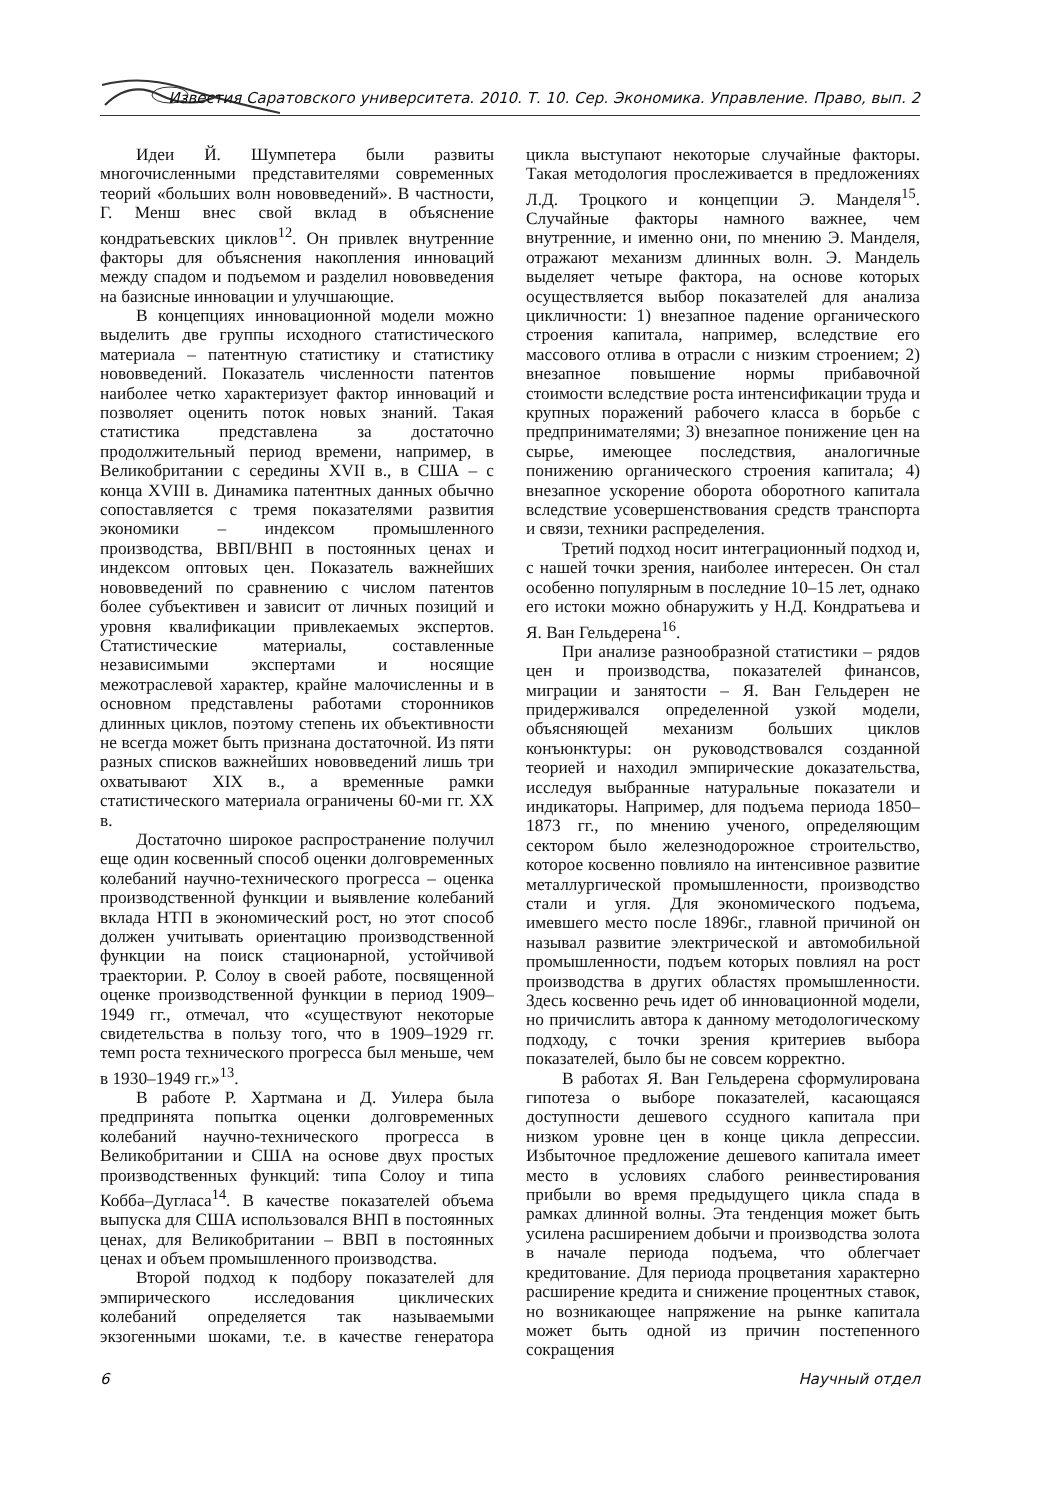Известия Саратовского университета. 2010. Т. 10. Сер. Экономика. Управление. Право, вып. 2
Идеи Й. Шумпетера были развиты многочисленными представителями современных теорий «больших волн нововведений». В частности, Г. Менш внес свой вклад в объяснение кондратьевских циклов<sup>12</sup>. Он привлек внутренние факторы для объяснения накопления инноваций между спадом и подъемом и разделил нововведения на базисные инновации и улучшающие.
В концепциях инновационной модели можно выделить две группы исходного статистического материала – патентную статистику и статистику нововведений. Показатель численности патентов наиболее четко характеризует фактор инноваций и позволяет оценить поток новых знаний. Такая статистика представлена за достаточно продолжительный период времени, например, в Великобритании с середины XVII в., в США – с конца XVIII в. Динамика патентных данных обычно сопоставляется с тремя показателями развития экономики – индексом промышленного производства, ВВП/ВНП в постоянных ценах и индексом оптовых цен. Показатель важнейших нововведений по сравнению с числом патентов более субъективен и зависит от личных позиций и уровня квалификации привлекаемых экспертов. Статистические материалы, составленные независимыми экспертами и носящие межотраслевой характер, крайне малочисленны и в основном представлены работами сторонников длинных циклов, поэтому степень их объективности не всегда может быть признана достаточной. Из пяти разных списков важнейших нововведений лишь три охватывают XIX в., а временные рамки статистического материала ограничены 60-ми гг. XX в.
Достаточно широкое распространение получил еще один косвенный способ оценки долговременных колебаний научно-технического прогресса – оценка производственной функции и выявление колебаний вклада НТП в экономический рост, но этот способ должен учитывать ориентацию производственной функции на поиск стационарной, устойчивой траектории. Р. Солоу в своей работе, посвященной оценке производственной функции в период 1909–1949 гг., отмечал, что «существуют некоторые свидетельства в пользу того, что в 1909–1929 гг. темп роста технического прогресса был меньше, чем в 1930–1949 гг.»<sup>13</sup>.
В работе Р. Хартмана и Д. Уилера была предпринята попытка оценки долговременных колебаний научно-технического прогресса в Великобритании и США на основе двух простых производственных функций: типа Солоу и типа Кобба–Дугласа<sup>14</sup>. В качестве показателей объема выпуска для США использовался ВНП в постоянных ценах, для Великобритании – ВВП в постоянных ценах и объем промышленного производства.
Второй подход к подбору показателей для эмпирического исследования циклических колебаний определяется так называемыми экзогенными шоками, т.е. в качестве генератора цикла выступают некоторые случайные факторы. Такая методология прослеживается в предложениях Л.Д. Троцкого и концепции Э. Манделя<sup>15</sup>. Случайные факторы намного важнее, чем внутренние, и именно они, по мнению Э. Манделя, отражают механизм длинных волн. Э. Мандель выделяет четыре фактора, на основе которых осуществляется выбор показателей для анализа цикличности: 1) внезапное падение органического строения капитала, например, вследствие его массового отлива в отрасли с низким строением; 2) внезапное повышение нормы прибавочной стоимости вследствие роста интенсификации труда и крупных поражений рабочего класса в борьбе с предпринимателями; 3) внезапное понижение цен на сырье, имеющее последствия, аналогичные понижению органического строения капитала; 4) внезапное ускорение оборота оборотного капитала вследствие усовершенствования средств транспорта и связи, техники распределения.
Третий подход носит интеграционный подход и, с нашей точки зрения, наиболее интересен. Он стал особенно популярным в последние 10–15 лет, однако его истоки можно обнаружить у Н.Д. Кондратьева и Я. Ван Гельдерена<sup>16</sup>.
При анализе разнообразной статистики – рядов цен и производства, показателей финансов, миграции и занятости – Я. Ван Гельдерен не придерживался определенной узкой модели, объясняющей механизм больших циклов конъюнктуры: он руководствовался созданной теорией и находил эмпирические доказательства, исследуя выбранные натуральные показатели и индикаторы. Например, для подъема периода 1850–1873 гг., по мнению ученого, определяющим сектором было железнодорожное строительство, которое косвенно повлияло на интенсивное развитие металлургической промышленности, производство стали и угля. Для экономического подъема, имевшего место после 1896г., главной причиной он называл развитие электрической и автомобильной промышленности, подъем которых повлиял на рост производства в других областях промышленности. Здесь косвенно речь идет об инновационной модели, но причислить автора к данному методологическому подходу, с точки зрения критериев выбора показателей, было бы не совсем корректно.
В работах Я. Ван Гельдерена сформулирована гипотеза о выборе показателей, касающаяся доступности дешевого ссудного капитала при низком уровне цен в конце цикла депрессии. Избыточное предложение дешевого капитала имеет место в условиях слабого реинвестирования прибыли во время предыдущего цикла спада в рамках длинной волны. Эта тенденция может быть усилена расширением добычи и производства золота в начале периода подъема, что облегчает кредитование. Для периода процветания характерно расширение кредита и снижение процентных ставок, но возникающее напряжение на рынке капитала может быть одной из причин постепенного сокращения
6 Научный отдел